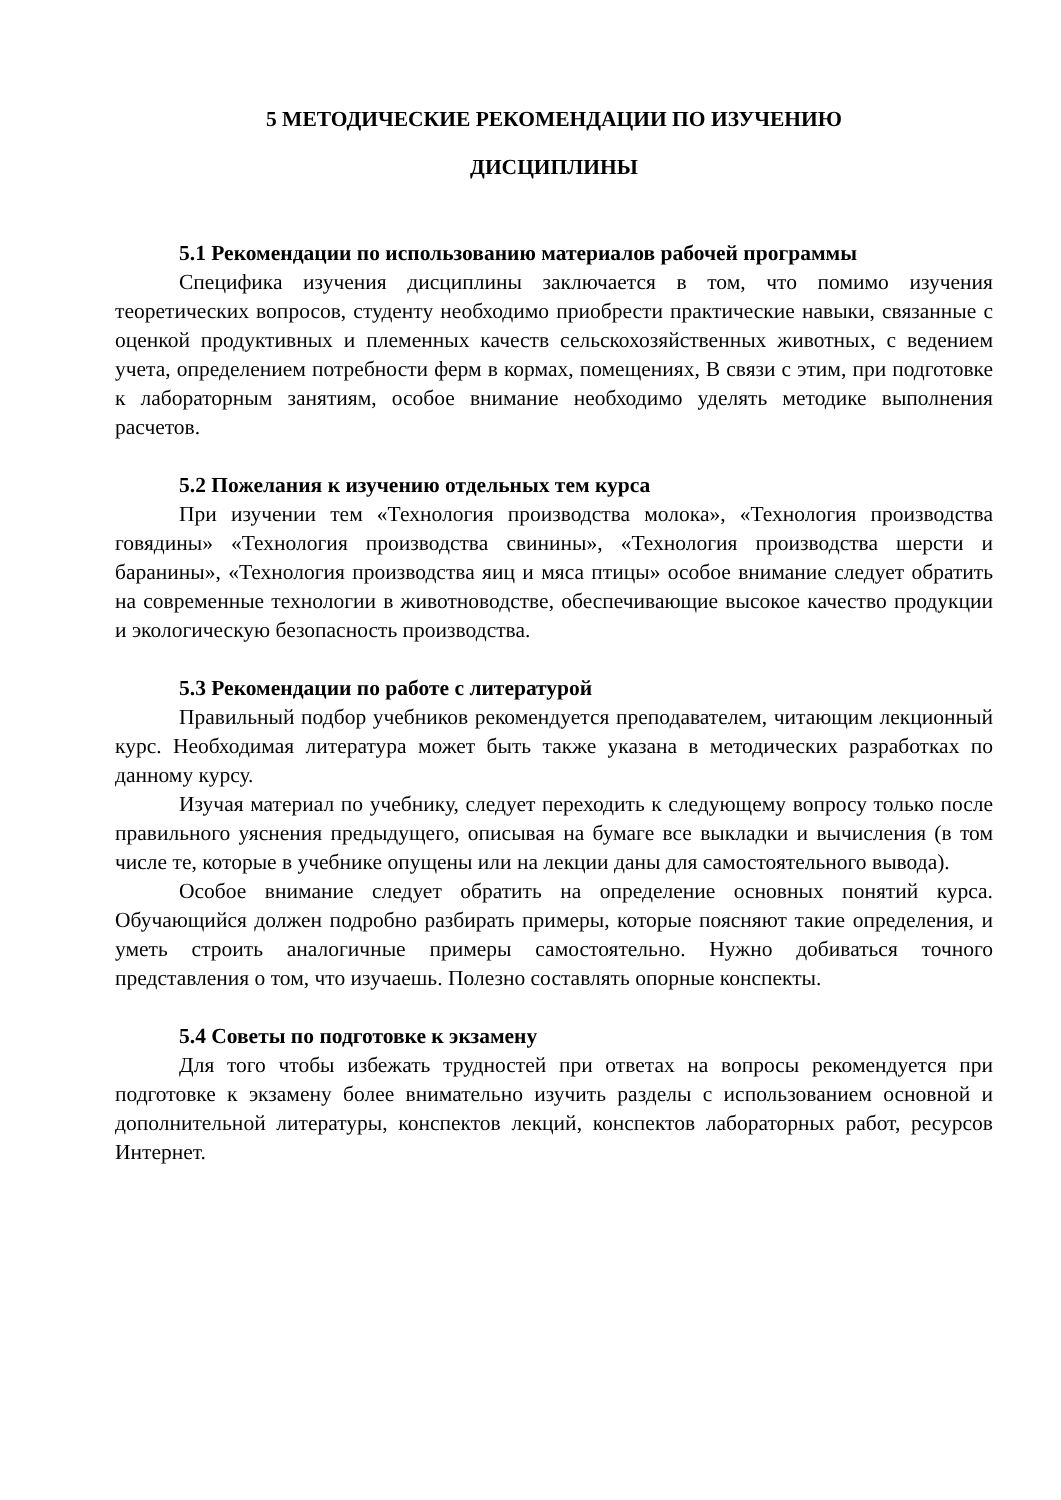5 МЕТОДИЧЕСКИЕ РЕКОМЕНДАЦИИ ПО ИЗУЧЕНИЮ
ДИСЦИПЛИНЫ
5.1 Рекомендации по использованию материалов рабочей программы
Специфика изучения дисциплины заключается в том, что помимо изучения теоретических вопросов, студенту необходимо приобрести практические навыки, связанные с оценкой продуктивных и племенных качеств сельскохозяйственных животных, с ведением учета, определением потребности ферм в кормах, помещениях, В связи с этим, при подготовке к лабораторным занятиям, особое внимание необходимо уделять методике выполнения расчетов.
5.2 Пожелания к изучению отдельных тем курса
При изучении тем «Технология производства молока», «Технология производства говядины» «Технология производства свинины», «Технология производства шерсти и баранины», «Технология производства яиц и мяса птицы» особое внимание следует обратить на современные технологии в животноводстве, обеспечивающие высокое качество продукции и экологическую безопасность производства.
5.3 Рекомендации по работе с литературой
Правильный подбор учебников рекомендуется преподавателем, читающим лекционный курс. Необходимая литература может быть также указана в методических разработках по данному курсу.
Изучая материал по учебнику, следует переходить к следующему вопросу только после правильного уяснения предыдущего, описывая на бумаге все выкладки и вычисления (в том числе те, которые в учебнике опущены или на лекции даны для самостоятельного вывода).
Особое внимание следует обратить на определение основных понятий курса. Обучающийся должен подробно разбирать примеры, которые поясняют такие определения, и уметь строить аналогичные примеры самостоятельно. Нужно добиваться точного представления о том, что изучаешь. Полезно составлять опорные конспекты.
5.4 Советы по подготовке к экзамену
Для того чтобы избежать трудностей при ответах на вопросы рекомендуется при подготовке к экзамену более внимательно изучить разделы с использованием основной и дополнительной литературы, конспектов лекций, конспектов лабораторных работ, ресурсов Интернет.